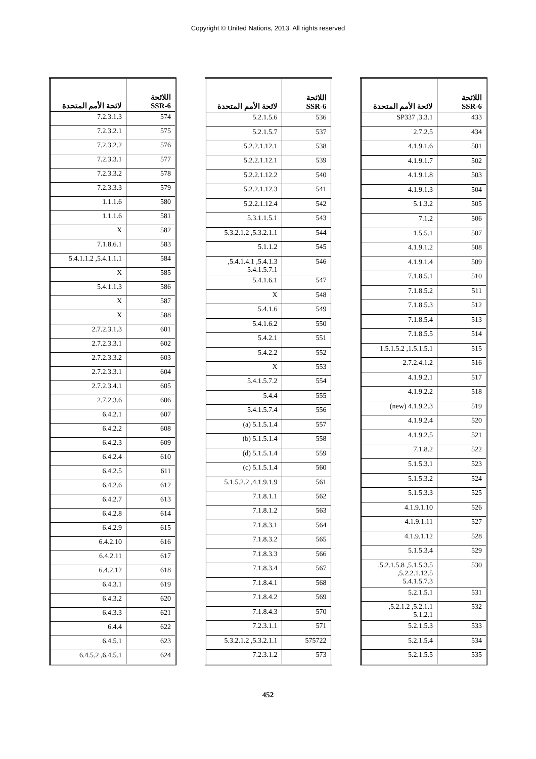Copyright © United Nations, 2013. All rights reserved
| اللائحة SSR-6 | لائحة الأمم المتحدة |
| --- | --- |
| 433 | 3.3.1, SP337 |
| 434 | 2.7.2.5 |
| 501 | 4.1.9.1.6 |
| 502 | 4.1.9.1.7 |
| 503 | 4.1.9.1.8 |
| 504 | 4.1.9.1.3 |
| 505 | 5.1.3.2 |
| 506 | 7.1.2 |
| 507 | 1.5.5.1 |
| 508 | 4.1.9.1.2 |
| 509 | 4.1.9.1.4 |
| 510 | 7.1.8.5.1 |
| 511 | 7.1.8.5.2 |
| 512 | 7.1.8.5.3 |
| 513 | 7.1.8.5.4 |
| 514 | 7.1.8.5.5 |
| 515 | 1.5.1.5.1, 1.5.1.5.2 |
| 516 | 2.7.2.4.1.2 |
| 517 | 4.1.9.2.1 |
| 518 | 4.1.9.2.2 |
| 519 | 4.1.9.2.3 (new) |
| 520 | 4.1.9.2.4 |
| 521 | 4.1.9.2.5 |
| 522 | 7.1.8.2 |
| 523 | 5.1.5.3.1 |
| 524 | 5.1.5.3.2 |
| 525 | 5.1.5.3.3 |
| 526 | 4.1.9.1.10 |
| 527 | 4.1.9.1.11 |
| 528 | 4.1.9.1.12 |
| 529 | 5.1.5.3.4 |
| 530 | 5.1.5.3.5, 5.2.1.5.8, 5.2.2.1.12.5, 5.4.1.5.7.3 |
| 531 | 5.2.1.5.1 |
| 532 | 5.2.1.1, 5.2.1.2, 5.1.2.1 |
| 533 | 5.2.1.5.3 |
| 534 | 5.2.1.5.4 |
| 535 | 5.2.1.5.5 |
| اللائحة SSR-6 | لائحة الأمم المتحدة |
| --- | --- |
| 536 | 5.2.1.5.6 |
| 537 | 5.2.1.5.7 |
| 538 | 5.2.2.1.12.1 |
| 539 | 5.2.2.1.12.1 |
| 540 | 5.2.2.1.12.2 |
| 541 | 5.2.2.1.12.3 |
| 542 | 5.2.2.1.12.4 |
| 543 | 5.3.1.1.5.1 |
| 544 | 5.3.2.1.1, 5.3.2.1.2 |
| 545 | 5.1.1.2 |
| 546 | 5.4.1.3, 5.4.1.4.1, 5.4.1.5.7.1 |
| 547 | 5.4.1.6.1 |
| 548 | X |
| 549 | 5.4.1.6 |
| 550 | 5.4.1.6.2 |
| 551 | 5.4.2.1 |
| 552 | 5.4.2.2 |
| 553 | X |
| 554 | 5.4.1.5.7.2 |
| 555 | 5.4.4 |
| 556 | 5.4.1.5.7.4 |
| 557 | 5.1.5.1.4 (a) |
| 558 | 5.1.5.1.4 (b) |
| 559 | 5.1.5.1.4 (d) |
| 560 | 5.1.5.1.4 (c) |
| 561 | 4.1.9.1.9, 5.1.5.2.2 |
| 562 | 7.1.8.1.1 |
| 563 | 7.1.8.1.2 |
| 564 | 7.1.8.3.1 |
| 565 | 7.1.8.3.2 |
| 566 | 7.1.8.3.3 |
| 567 | 7.1.8.3.4 |
| 568 | 7.1.8.4.1 |
| 569 | 7.1.8.4.2 |
| 570 | 7.1.8.4.3 |
| 571 | 7.2.3.1.1 |
| 575722 | 5.3.2.1.1, 5.3.2.1.2 |
| 573 | 7.2.3.1.2 |
| اللائحة SSR-6 | لائحة الأمم المتحدة |
| --- | --- |
| 574 | 7.2.3.1.3 |
| 575 | 7.2.3.2.1 |
| 576 | 7.2.3.2.2 |
| 577 | 7.2.3.3.1 |
| 578 | 7.2.3.3.2 |
| 579 | 7.2.3.3.3 |
| 580 | 1.1.1.6 |
| 581 | 1.1.1.6 |
| 582 | X |
| 583 | 7.1.8.6.1 |
| 584 | 5.4.1.1.1, 5.4.1.1.2 |
| 585 | X |
| 586 | 5.4.1.1.3 |
| 587 | X |
| 588 | X |
| 601 | 2.7.2.3.1.3 |
| 602 | 2.7.2.3.3.1 |
| 603 | 2.7.2.3.3.2 |
| 604 | 2.7.2.3.3.1 |
| 605 | 2.7.2.3.4.1 |
| 606 | 2.7.2.3.6 |
| 607 | 6.4.2.1 |
| 608 | 6.4.2.2 |
| 609 | 6.4.2.3 |
| 610 | 6.4.2.4 |
| 611 | 6.4.2.5 |
| 612 | 6.4.2.6 |
| 613 | 6.4.2.7 |
| 614 | 6.4.2.8 |
| 615 | 6.4.2.9 |
| 616 | 6.4.2.10 |
| 617 | 6.4.2.11 |
| 618 | 6.4.2.12 |
| 619 | 6.4.3.1 |
| 620 | 6.4.3.2 |
| 621 | 6.4.3.3 |
| 622 | 6.4.4 |
| 623 | 6.4.5.1 |
| 624 | 6.4.5.1, 6.4.5.2 |
452